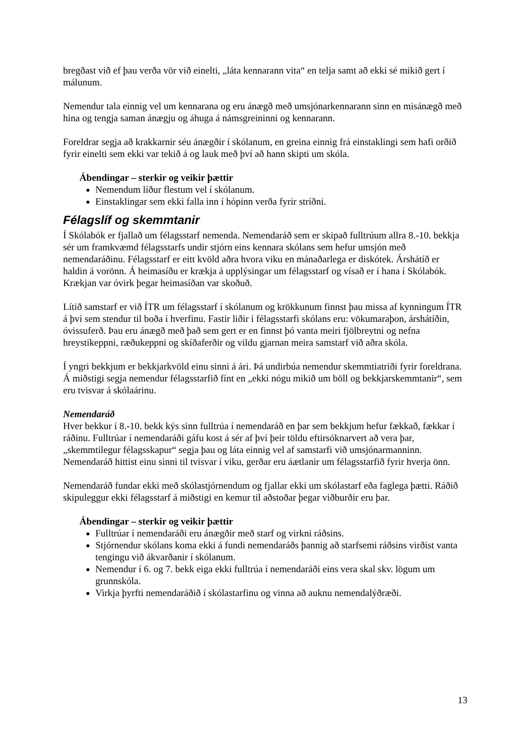bregðast við ef þau verða vör við einelti, „láta kennarann vita“ en telja samt að ekki sé mikið gert í málunum.
Nemendur tala einnig vel um kennarana og eru ánægð með umsjónarkennarann sinn en misánægð með hina og tengja saman ánægju og áhuga á námsgreininni og kennarann.
Foreldrar segja að krakkarnir séu ánægðir í skólanum, en greina einnig frá einstaklingi sem hafi orðið fyrir einelti sem ekki var tekið á og lauk með því að hann skipti um skóla.
Ábendingar – sterkir og veikir þættir
Nemendum líður flestum vel í skólanum.
Einstaklingar sem ekki falla inn í hópinn verða fyrir stríðni.
Félagslíf og skemmtanir
Í Skólabók er fjallað um félagsstarf nemenda. Nemendaráð sem er skipað fulltrúum allra 8.-10. bekkja sér um framkvæmd félagsstarfs undir stjórn eins kennara skólans sem hefur umsjón með nemendaráðinu. Félagsstarf er eitt kvöld aðra hvora viku en mánaðarlega er diskótek. Árshátíð er haldin á vorönn. Á heimasíðu er krækja á upplýsingar um félagsstarf og vísað er í hana í Skólabók. Krækjan var óvirk þegar heimasíðan var skoðuð.
Lítið samstarf er við ÍTR um félagsstarf í skólanum og krökkunum finnst þau missa af kynningum ÍTR á því sem stendur til boða í hverfinu. Fastir liðir í félagsstarfi skólans eru: vökumaraþon, árshátíðin, óvissuferð. Þau eru ánægð með það sem gert er en finnst þó vanta meiri fjölbreytni og nefna hreystikeppni, ræðukeppni og skíðaferðir og vildu gjarnan meira samstarf við aðra skóla.
Í yngri bekkjum er bekkjarkvöld einu sinni á ári. Þá undirbúa nemendur skemmtiatriði fyrir foreldrana. Á miðstigi segja nemendur félagsstarfið fínt en „ekki nógu mikið um böll og bekkjarskemmtanir“, sem eru tvisvar á skólaárinu.
Nemendaráð
Hver bekkur í 8.-10. bekk kýs sinn fulltrúa í nemendaráð en þar sem bekkjum hefur fækkað, fækkar í ráðinu. Fulltrúar í nemendaráði gáfu kost á sér af því þeir töldu eftirsóknarvert að vera þar, „skemmtilegur félagsskapur“ segja þau og láta einnig vel af samstarfi við umsjónarmanninn. Nemendaráð hittist einu sinni til tvisvar í viku, gerðar eru áætlanir um félagsstarfið fyrir hverja önn.
Nemendaráð fundar ekki með skólastjórnendum og fjallar ekki um skólastarf eða faglega þætti. Ráðið skipuleggur ekki félagsstarf á miðstigi en kemur til aðstoðar þegar viðburðir eru þar.
Ábendingar – sterkir og veikir þættir
Fulltrúar í nemendaráði eru ánægðir með starf og virkni ráðsins.
Stjórnendur skólans koma ekki á fundi nemendaráðs þannig að starfsemi ráðsins virðist vanta tengingu við ákvarðanir í skólanum.
Nemendur í 6. og 7. bekk eiga ekki fulltrúa í nemendaráði eins vera skal skv. lögum um grunnskóla.
Virkja þyrfti nemendaráðið í skólastarfinu og vinna að auknu nemendalýðræði.
13